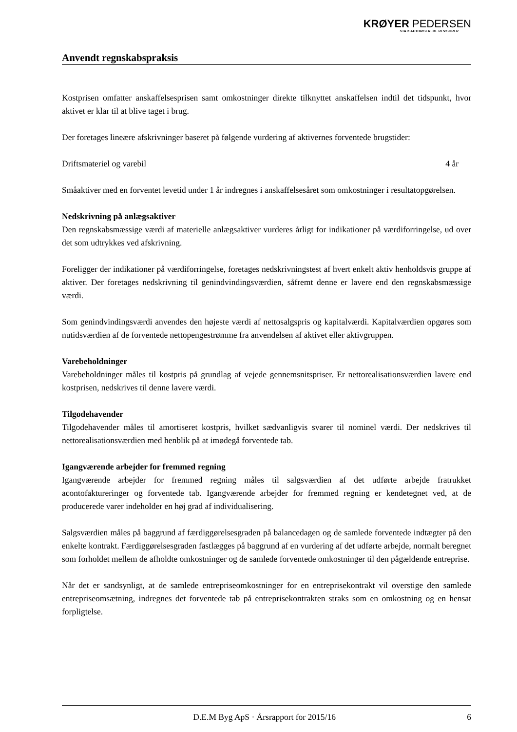KRØYER PEDERSEN
STATSAUTORISEREDE REVISORER
Anvendt regnskabspraksis
Kostprisen omfatter anskaffelsesprisen samt omkostninger direkte tilknyttet anskaffelsen indtil det tidspunkt, hvor aktivet er klar til at blive taget i brug.
Der foretages lineære afskrivninger baseret på følgende vurdering af aktivernes forventede brugstider:
Driftsmateriel og varebil 4 år
Småaktiver med en forventet levetid under 1 år indregnes i anskaffelsesåret som omkostninger i resultatopgørelsen.
Nedskrivning på anlægsaktiver
Den regnskabsmæssige værdi af materielle anlægsaktiver vurderes årligt for indikationer på værdiforringelse, ud over det som udtrykkes ved afskrivning.
Foreligger der indikationer på værdiforringelse, foretages nedskrivningstest af hvert enkelt aktiv henholdsvis gruppe af aktiver. Der foretages nedskrivning til genindvindingsværdien, såfremt denne er lavere end den regnskabsmæssige værdi.
Som genindvindingsværdi anvendes den højeste værdi af nettosalgspris og kapitalværdi. Kapitalværdien opgøres som nutidsværdien af de forventede nettopengestrømme fra anvendelsen af aktivet eller aktivgruppen.
Varebeholdninger
Varebeholdninger måles til kostpris på grundlag af vejede gennemsnitspriser. Er nettorealisationsværdien lavere end kostprisen, nedskrives til denne lavere værdi.
Tilgodehavender
Tilgodehavender måles til amortiseret kostpris, hvilket sædvanligvis svarer til nominel værdi. Der nedskrives til nettorealisationsværdien med henblik på at imødegå forventede tab.
Igangværende arbejder for fremmed regning
Igangværende arbejder for fremmed regning måles til salgsværdien af det udførte arbejde fratrukket acontofaktureringer og forventede tab. Igangværende arbejder for fremmed regning er kendetegnet ved, at de producerede varer indeholder en høj grad af individualisering.
Salgsværdien måles på baggrund af færdiggørelsesgraden på balancedagen og de samlede forventede indtægter på den enkelte kontrakt. Færdiggørelsesgraden fastlægges på baggrund af en vurdering af det udførte arbejde, normalt beregnet som forholdet mellem de afholdte omkostninger og de samlede forventede omkostninger til den pågældende entreprise.
Når det er sandsynligt, at de samlede entrepriseomkostninger for en entreprisekontrakt vil overstige den samlede entrepriseomsætning, indregnes det forventede tab på entreprisekontrakten straks som en omkostning og en hensat forpligtelse.
D.E.M Byg ApS · Årsrapport for 2015/16 6